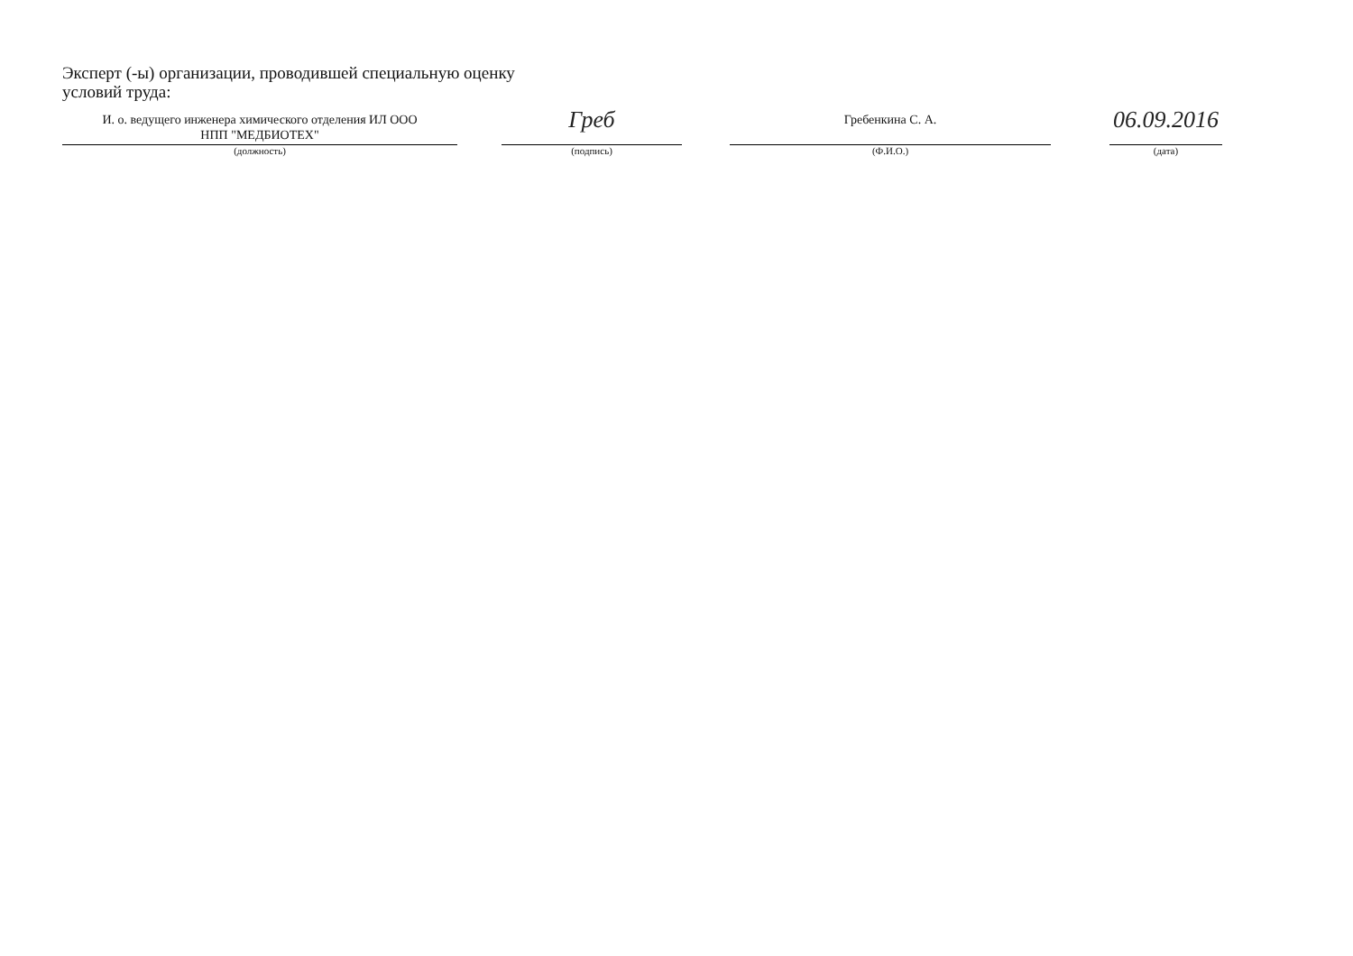Эксперт (-ы) организации, проводившей специальную оценку условий труда:
И. о. ведущего инженера химического отделения ИЛ ООО
НПП "МЕДБИОТЕХ"
(должность)
Греб
(подпись)
Гребенкина С. А.
(Ф.И.О.)
06.09.2016
(дата)